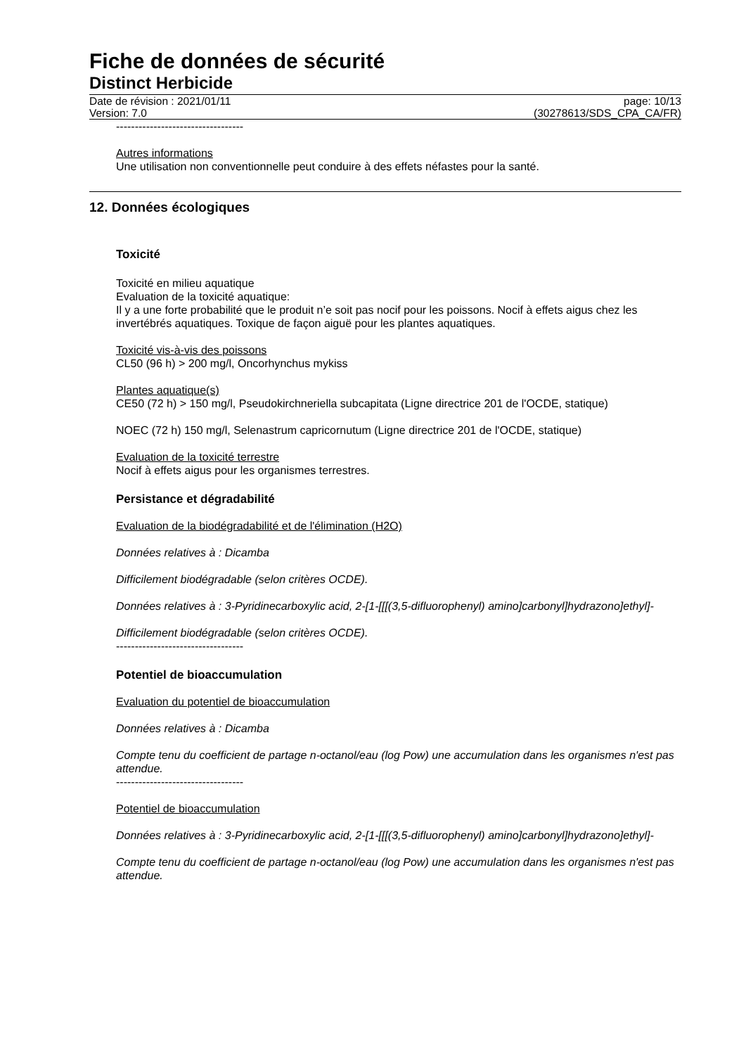Fiche de données de sécurité
Distinct Herbicide
Date de révision : 2021/01/11
Version: 7.0
page: 10/13
(30278613/SDS_CPA_CA/FR)
----------------------------------
Autres informations
Une utilisation non conventionnelle peut conduire à des effets néfastes pour la santé.
12. Données écologiques
Toxicité
Toxicité en milieu aquatique
Evaluation de la toxicité aquatique:
Il y a une forte probabilité que le produit n’e soit pas nocif pour les poissons. Nocif à effets aigus chez les invertébrés aquatiques. Toxique de façon aiguë pour les plantes aquatiques.
Toxicité vis-à-vis des poissons
CL50 (96 h) > 200 mg/l, Oncorhynchus mykiss
Plantes aquatique(s)
CE50 (72 h) > 150 mg/l, Pseudokirchneriella subcapitata (Ligne directrice 201 de l'OCDE, statique)
NOEC (72 h) 150 mg/l, Selenastrum capricornutum (Ligne directrice 201 de l'OCDE, statique)
Evaluation de la toxicité terrestre
Nocif à effets aigus pour les organismes terrestres.
Persistance et dégradabilité
Evaluation de la biodégradabilité et de l'élimination (H2O)
Données relatives à : Dicamba
Difficilement biodégradable (selon critères OCDE).
Données relatives à : 3-Pyridinecarboxylic acid, 2-[1-[[[(3,5-difluorophenyl) amino]carbonyl]hydrazono]ethyl]-
Difficilement biodégradable (selon critères OCDE).
----------------------------------
Potentiel de bioaccumulation
Evaluation du potentiel de bioaccumulation
Données relatives à : Dicamba
Compte tenu du coefficient de partage n-octanol/eau (log Pow) une accumulation dans les organismes n'est pas attendue.
----------------------------------
Potentiel de bioaccumulation
Données relatives à : 3-Pyridinecarboxylic acid, 2-[1-[[[(3,5-difluorophenyl) amino]carbonyl]hydrazono]ethyl]-
Compte tenu du coefficient de partage n-octanol/eau (log Pow) une accumulation dans les organismes n'est pas attendue.